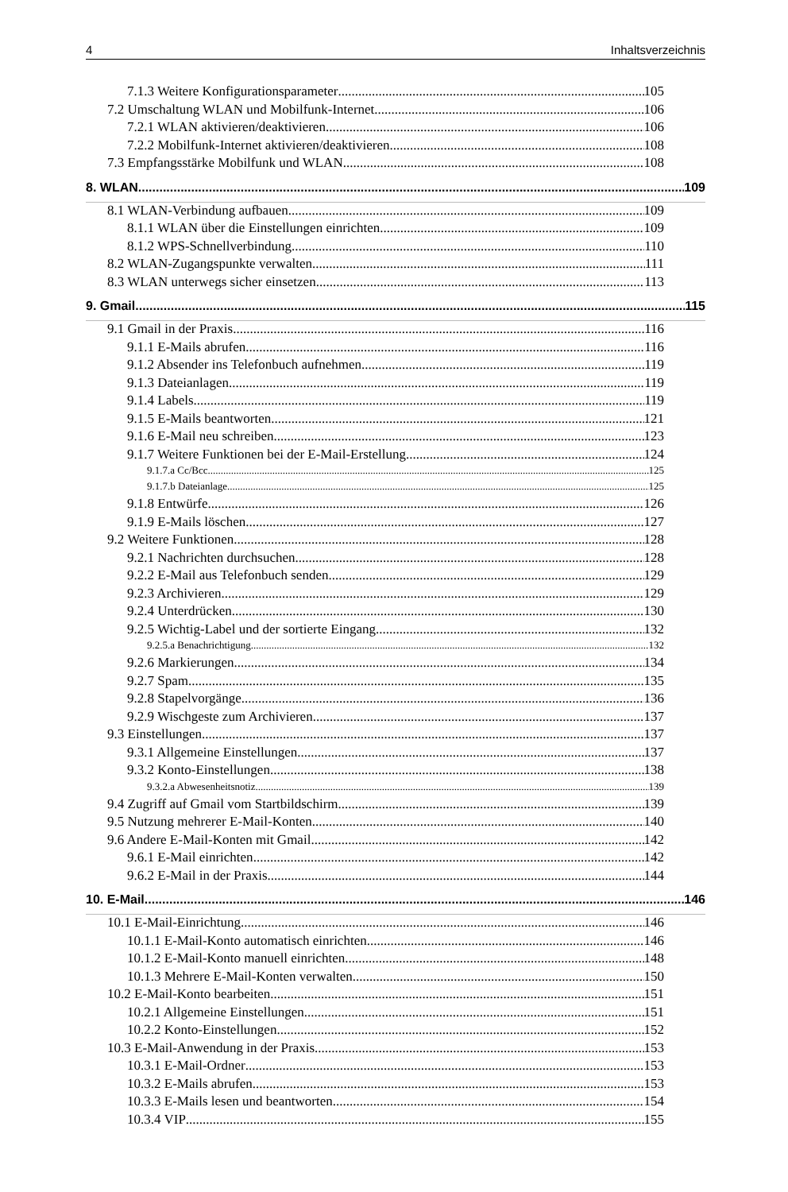4 Inhaltsverzeichnis
7.1.3 Weitere Konfigurationsparameter 105
7.2 Umschaltung WLAN und Mobilfunk-Internet 106
7.2.1 WLAN aktivieren/deaktivieren 106
7.2.2 Mobilfunk-Internet aktivieren/deaktivieren 108
7.3 Empfangsstärke Mobilfunk und WLAN 108
8. WLAN 109
8.1 WLAN-Verbindung aufbauen 109
8.1.1 WLAN über die Einstellungen einrichten 109
8.1.2 WPS-Schnellverbindung 110
8.2 WLAN-Zugangspunkte verwalten 111
8.3 WLAN unterwegs sicher einsetzen 113
9. Gmail 115
9.1 Gmail in der Praxis 116
9.1.1 E-Mails abrufen 116
9.1.2 Absender ins Telefonbuch aufnehmen 119
9.1.3 Dateianlagen 119
9.1.4 Labels 119
9.1.5 E-Mails beantworten 121
9.1.6 E-Mail neu schreiben 123
9.1.7 Weitere Funktionen bei der E-Mail-Erstellung 124
9.1.7.a Cc/Bcc 125
9.1.7.b Dateianlage 125
9.1.8 Entwürfe 126
9.1.9 E-Mails löschen 127
9.2 Weitere Funktionen 128
9.2.1 Nachrichten durchsuchen 128
9.2.2 E-Mail aus Telefonbuch senden 129
9.2.3 Archivieren 129
9.2.4 Unterdrücken 130
9.2.5 Wichtig-Label und der sortierte Eingang 132
9.2.5.a Benachrichtigung 132
9.2.6 Markierungen 134
9.2.7 Spam 135
9.2.8 Stapelvorgänge 136
9.2.9 Wischgeste zum Archivieren 137
9.3 Einstellungen 137
9.3.1 Allgemeine Einstellungen 137
9.3.2 Konto-Einstellungen 138
9.3.2.a Abwesenheitsnotiz 139
9.4 Zugriff auf Gmail vom Startbildschirm 139
9.5 Nutzung mehrerer E-Mail-Konten 140
9.6 Andere E-Mail-Konten mit Gmail 142
9.6.1 E-Mail einrichten 142
9.6.2 E-Mail in der Praxis 144
10. E-Mail 146
10.1 E-Mail-Einrichtung 146
10.1.1 E-Mail-Konto automatisch einrichten 146
10.1.2 E-Mail-Konto manuell einrichten 148
10.1.3 Mehrere E-Mail-Konten verwalten 150
10.2 E-Mail-Konto bearbeiten 151
10.2.1 Allgemeine Einstellungen 151
10.2.2 Konto-Einstellungen 152
10.3 E-Mail-Anwendung in der Praxis 153
10.3.1 E-Mail-Ordner 153
10.3.2 E-Mails abrufen 153
10.3.3 E-Mails lesen und beantworten 154
10.3.4 VIP 155